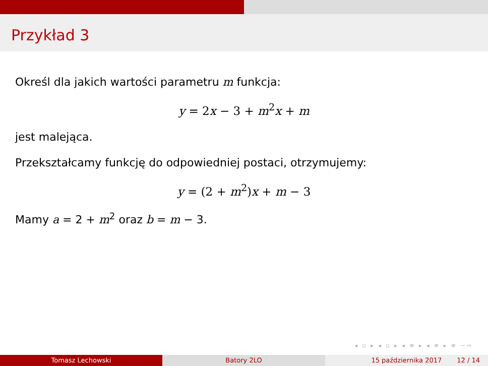Przykład 3
Określ dla jakich wartości parametru m funkcja:
y = 2x − 3 + m<sup>2</sup>x + m
jest malejąca.
Przekształcamy funkcję do odpowiedniej postaci, otrzymujemy:
y = (2 + m<sup>2</sup>)x + m − 3
Mamy a = 2 + m<sup>2</sup> oraz b = m − 3.
◂ ▫ ▸ ◂ ▫ ▸ ◂ ≡ ▸ ◂ ≡ ▸ ≡ ∽∾
Tomasz Lechowski Batory 2LO 15 października 2017 12 / 14